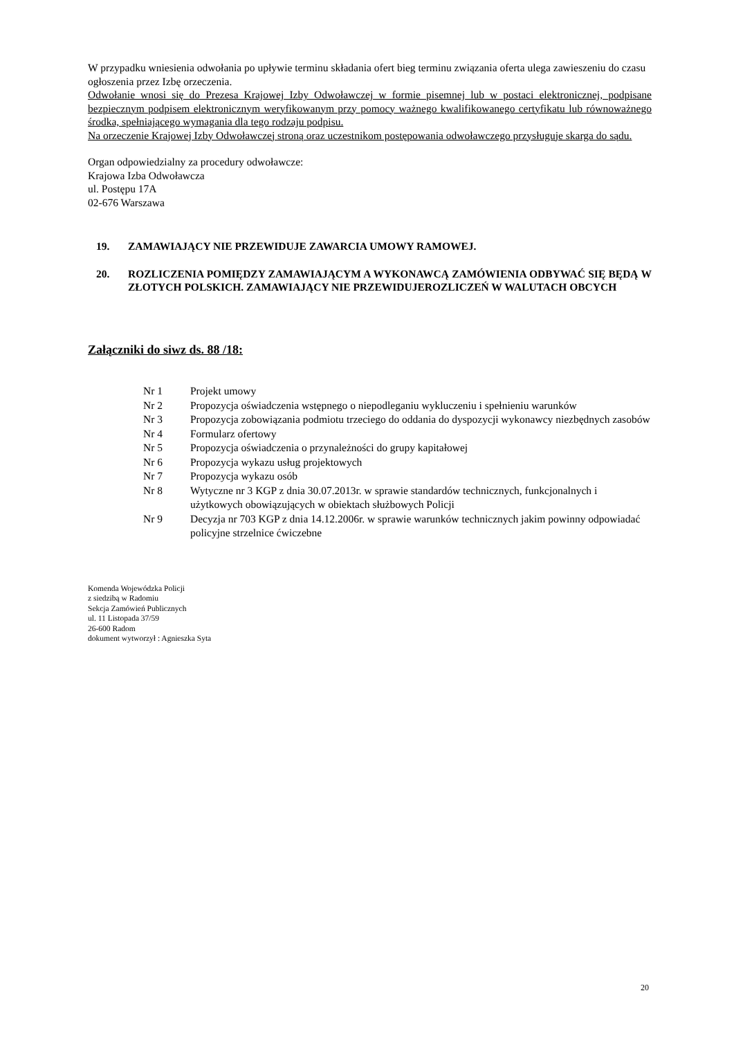W przypadku wniesienia odwołania po upływie terminu składania ofert bieg terminu związania oferta ulega zawieszeniu do czasu ogłoszenia przez Izbę orzeczenia.
Odwołanie wnosi się do Prezesa Krajowej Izby Odwoławczej w formie pisemnej lub w postaci elektronicznej, podpisane bezpiecznym podpisem elektronicznym weryfikowanym przy pomocy ważnego kwalifikowanego certyfikatu lub równoważnego środka, spełniającego wymagania dla tego rodzaju podpisu.
Na orzeczenie Krajowej Izby Odwoławczej stroną oraz uczestnikom postępowania odwoławczego przysługuje skarga do sądu.
Organ odpowiedzialny za procedury odwoławcze:
Krajowa Izba Odwoławcza
ul. Postępu 17A
02-676 Warszawa
19. ZAMAWIAJĄCY NIE PRZEWIDUJE ZAWARCIA UMOWY RAMOWEJ.
20. ROZLICZENIA POMIĘDZY ZAMAWIAJĄCYM A WYKONAWCĄ ZAMÓWIENIA ODBYWAĆ SIĘ BĘDĄ W ZŁOTYCH POLSKICH. ZAMAWIAJĄCY NIE PRZEWIDUJEROZLICZEŃ W WALUTACH OBCYCH
Załączniki do siwz ds. 88 /18:
| Nr 1 | Projekt umowy |
| Nr 2 | Propozycja oświadczenia wstępnego o niepodleganiu wykluczeniu i spełnieniu warunków |
| Nr 3 | Propozycja zobowiązania podmiotu trzeciego do oddania do dyspozycji wykonawcy niezbędnych zasobów |
| Nr 4 | Formularz ofertowy |
| Nr 5 | Propozycja oświadczenia o przynależności do grupy kapitałowej |
| Nr 6 | Propozycja wykazu usług projektowych |
| Nr 7 | Propozycja wykazu osób |
| Nr 8 | Wytyczne nr 3 KGP z dnia 30.07.2013r. w sprawie standardów technicznych, funkcjonalnych i użytkowych obowiązujących w obiektach służbowych Policji |
| Nr 9 | Decyzja nr 703 KGP z dnia 14.12.2006r. w sprawie warunków technicznych jakim powinny odpowiadać policyjne strzelnice ćwiczebne |
Komenda Wojewódzka Policji
z siedzibą w Radomiu
Sekcja Zamówień Publicznych
ul. 11 Listopada 37/59
26-600 Radom
dokument wytworzył : Agnieszka Syta
20